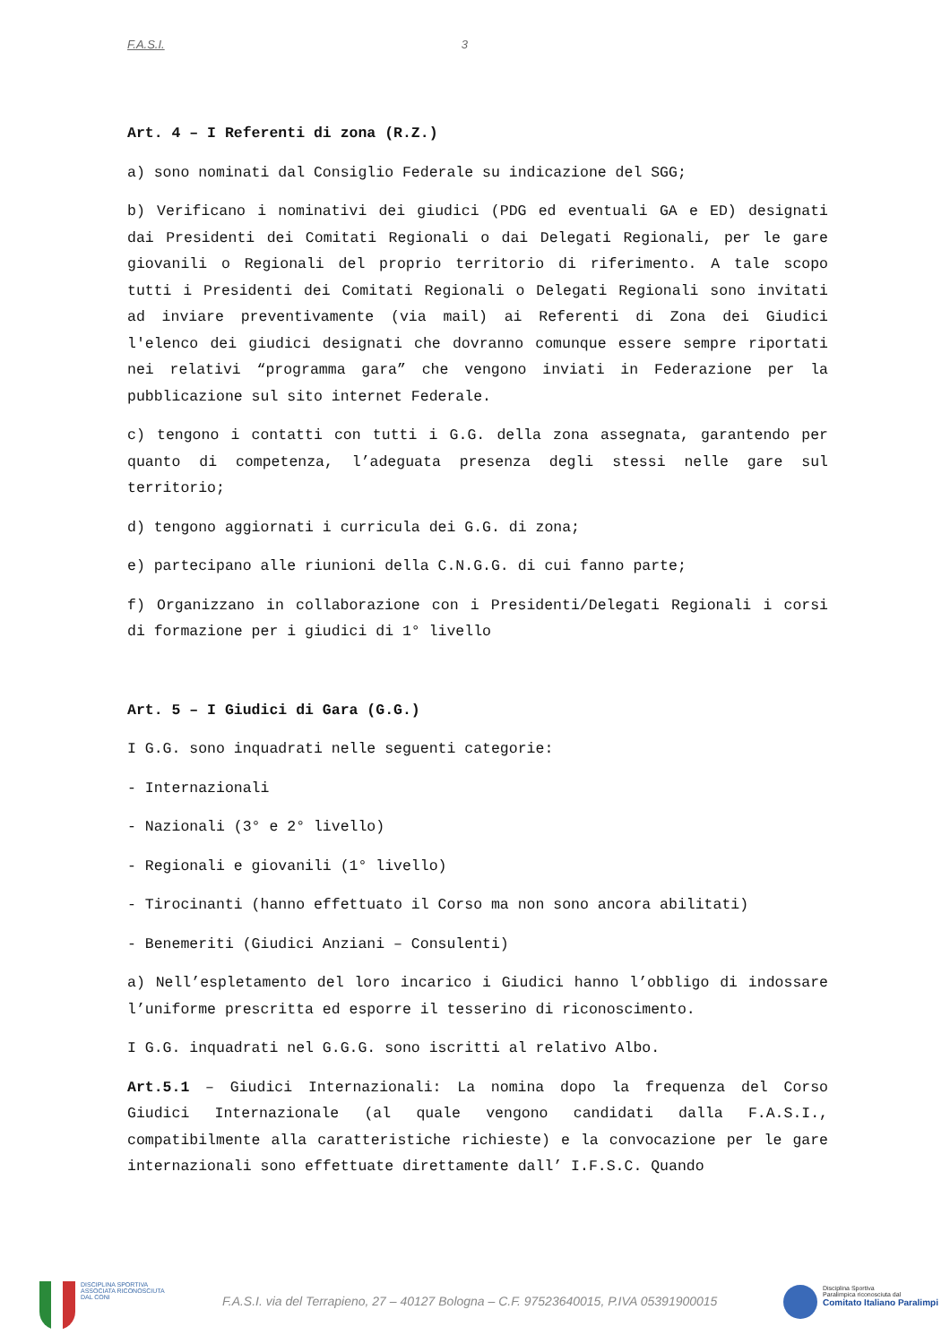F.A.S.I. 3
Art. 4 – I Referenti di zona (R.Z.)
a) sono nominati dal Consiglio Federale su indicazione del SGG;
b) Verificano i nominativi dei giudici (PDG ed eventuali GA e ED) designati dai Presidenti dei Comitati Regionali o dai Delegati Regionali, per le gare giovanili o Regionali del proprio territorio di riferimento. A tale scopo tutti i Presidenti dei Comitati Regionali o Delegati Regionali sono invitati ad inviare preventivamente (via mail) ai Referenti di Zona dei Giudici l'elenco dei giudici designati che dovranno comunque essere sempre riportati nei relativi “programma gara” che vengono inviati in Federazione per la pubblicazione sul sito internet Federale.
c) tengono i contatti con tutti i G.G. della zona assegnata, garantendo per quanto di competenza, l’adeguata presenza degli stessi nelle gare sul territorio;
d) tengono aggiornati i curricula dei G.G. di zona;
e) partecipano alle riunioni della C.N.G.G. di cui fanno parte;
f) Organizzano in collaborazione con i Presidenti/Delegati Regionali i corsi di formazione per i giudici di 1° livello
Art. 5 – I Giudici di Gara (G.G.)
I G.G. sono inquadrati nelle seguenti categorie:
- Internazionali
- Nazionali (3° e 2° livello)
- Regionali e giovanili (1° livello)
- Tirocinanti (hanno effettuato il Corso ma non sono ancora abilitati)
- Benemeriti (Giudici Anziani – Consulenti)
a) Nell’espletamento del loro incarico i Giudici hanno l’obbligo di indossare l’uniforme prescritta ed esporre il tesserino di riconoscimento.
I G.G. inquadrati nel G.G.G. sono iscritti al relativo Albo.
Art.5.1 – Giudici Internazionali: La nomina dopo la frequenza del Corso Giudici Internazionale (al quale vengono candidati dalla F.A.S.I., compatibilmente alla caratteristiche richieste) e la convocazione per le gare internazionali sono effettuate direttamente dall’ I.F.S.C. Quando
DISCIPLINA SPORTIVA
ASSOCIATA RICONOSCIUTA
DAL CONI
F.A.S.I. via del Terrapieno, 27 – 40127 Bologna – C.F. 97523640015, P.IVA 05391900015
Disciplina Sportiva
Paralimpica riconosciuta dal
Comitato Italiano Paralimpi